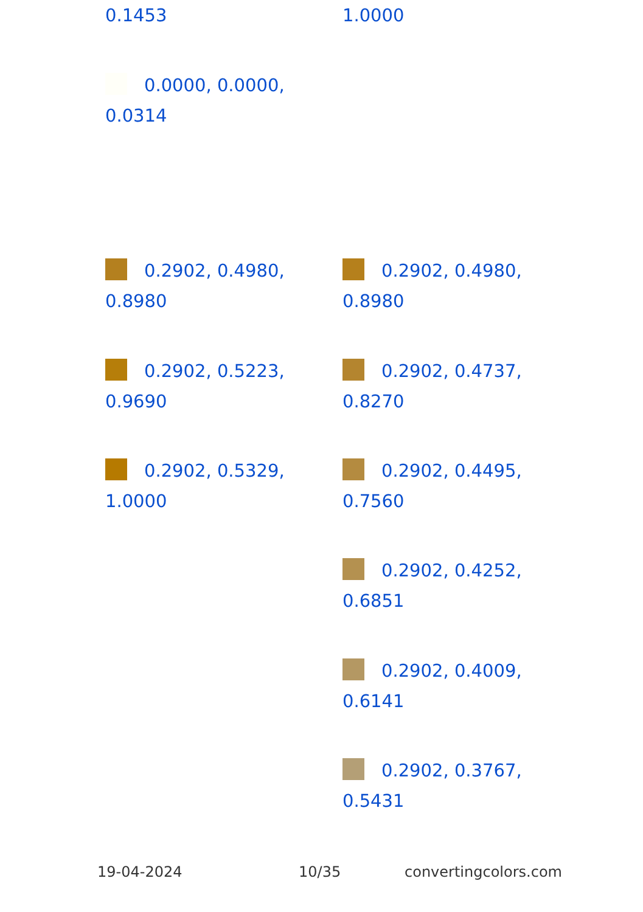0.1453 1.0000
0.0000, 0.0000, 0.0314
0.2902, 0.4980, 0.8980
0.2902, 0.4980, 0.8980
0.2902, 0.5223, 0.9690
0.2902, 0.4737, 0.8270
0.2902, 0.5329, 1.0000
0.2902, 0.4495, 0.7560
0.2902, 0.4252, 0.6851
0.2902, 0.4009, 0.6141
0.2902, 0.3767, 0.5431
19-04-2024 10/35 convertingcolors.com